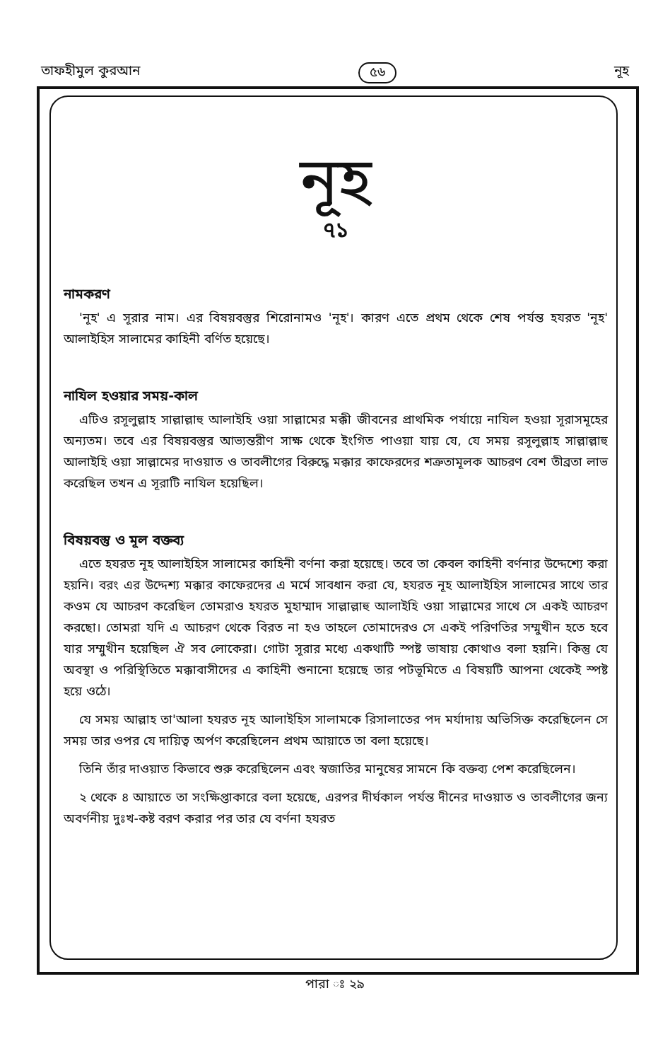তাফহীমুল কুরআন ৫৬ নূহ
নূহ
৭১
নামকরণ
'নূহ' এ সূরার নাম। এর বিষয়বস্তুর শিরোনামও 'নূহ'। কারণ এতে প্রথম থেকে শেষ পর্যন্ত হযরত 'নূহ' আলাইহিস সালামের কাহিনী বর্ণিত হয়েছে।
নাযিল হওয়ার সময়-কাল
এটিও রসূলুল্লাহ সাল্লাল্লাহু আলাইহি ওয়া সাল্লামের মক্কী জীবনের প্রাথমিক পর্যায়ে নাযিল হওয়া সূরাসমূহের অন্যতম। তবে এর বিষয়বস্তুর আভ্যন্তরীণ সাক্ষ থেকে ইংগিত পাওয়া যায় যে, যে সময় রসূলুল্লাহ সাল্লাল্লাহু আলাইহি ওয়া সাল্লামের দাওয়াত ও তাবলীগের বিরুদ্ধে মক্কার কাফেরদের শত্রুতামূলক আচরণ বেশ তীব্রতা লাভ করেছিল তখন এ সূরাটি নাযিল হয়েছিল।
বিষয়বস্তু ও মূল বক্তব্য
এতে হযরত নূহ আলাইহিস সালামের কাহিনী বর্ণনা করা হয়েছে। তবে তা কেবল কাহিনী বর্ণনার উদ্দেশ্যে করা হয়নি। বরং এর উদ্দেশ্য মক্কার কাফেরদের এ মর্মে সাবধান করা যে, হযরত নূহ আলাইহিস সালামের সাথে তার কওম যে আচরণ করেছিল তোমরাও হযরত মুহাম্মাদ সাল্লাল্লাহু আলাইহি ওয়া সাল্লামের সাথে সে একই আচরণ করছো। তোমরা যদি এ আচরণ থেকে বিরত না হও তাহলে তোমাদেরও সে একই পরিণতির সম্মুখীন হতে হবে যার সম্মুখীন হয়েছিল ঐ সব লোকেরা। গোটা সূরার মধ্যে একথাটি স্পষ্ট ভাষায় কোথাও বলা হয়নি। কিন্তু যে অবস্থা ও পরিস্থিতিতে মক্কাবাসীদের এ কাহিনী শুনানো হয়েছে তার পটভূমিতে এ বিষয়টি আপনা থেকেই স্পষ্ট হয়ে ওঠে।
যে সময় আল্লাহ তা'আলা হযরত নূহ আলাইহিস সালামকে রিসালাতের পদ মর্যাদায় অভিসিক্ত করেছিলেন সে সময় তার ওপর যে দায়িত্ব অর্পণ করেছিলেন প্রথম আয়াতে তা বলা হয়েছে।
তিনি তাঁর দাওয়াত কিভাবে শুরু করেছিলেন এবং স্বজাতির মানুষের সামনে কি বক্তব্য পেশ করেছিলেন।
২ থেকে ৪ আয়াতে তা সংক্ষিপ্তাকারে বলা হয়েছে, এরপর দীর্ঘকাল পর্যন্ত দীনের দাওয়াত ও তাবলীগের জন্য অবর্ণনীয় দুঃখ-কষ্ট বরণ করার পর তার যে বর্ণনা হযরত
পারা ঃ ২৯